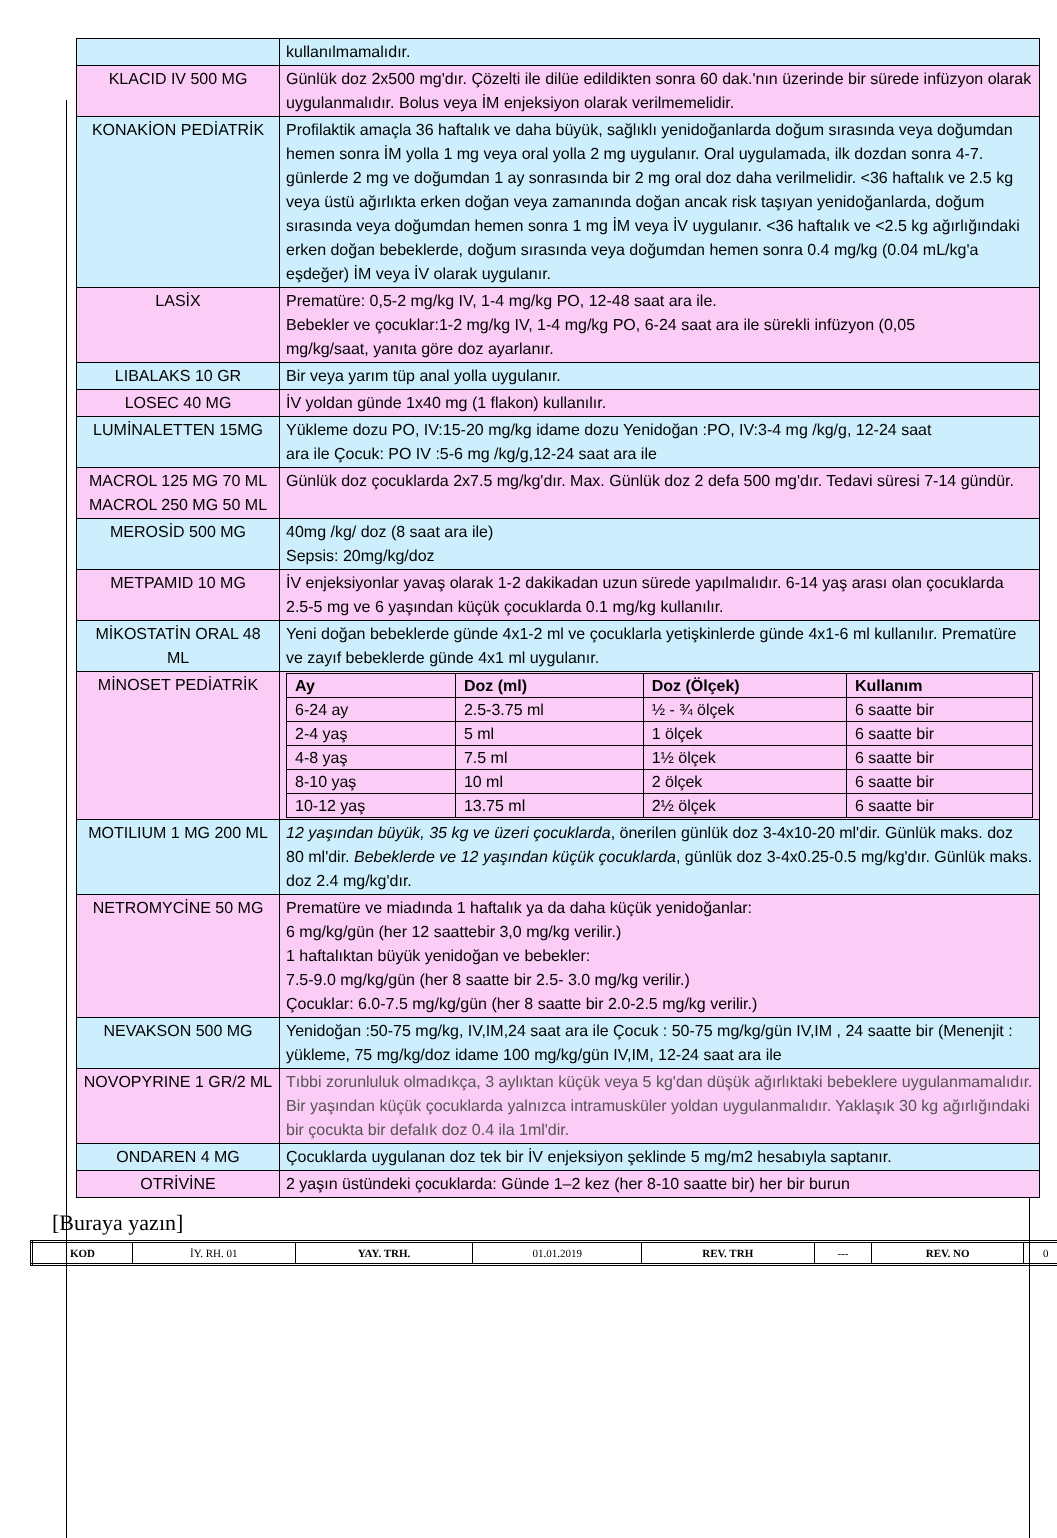| | kullanılmamalıdır. |
| KLACID IV 500 MG | Günlük doz 2x500 mg'dır. Çözelti ile dilüe edildikten sonra 60 dak.'nın üzerinde bir sürede infüzyon olarak uygulanmalıdır. Bolus veya İM enjeksiyon olarak verilmemelidir. |
| KONAKİON PEDİATRİK | Profilaktik amaçla 36 haftalık ve daha büyük, sağlıklı yenidoğanlarda doğum sırasında veya doğumdan hemen sonra İM yolla 1 mg veya oral yolla 2 mg uygulanır. Oral uygulamada, ilk dozdan sonra 4-7. günlerde 2 mg ve doğumdan 1 ay sonrasında bir 2 mg oral doz daha verilmelidir. <36 haftalık ve 2.5 kg veya üstü ağırlıkta erken doğan veya zamanında doğan ancak risk taşıyan yenidoğanlarda, doğum sırasında veya doğumdan hemen sonra 1 mg İM veya İV uygulanır. <36 haftalık ve <2.5 kg ağırlığındaki erken doğan bebeklerde, doğum sırasında veya doğumdan hemen sonra 0.4 mg/kg (0.04 mL/kg'a eşdeğer) İM veya İV olarak uygulanır. |
| LASİX | Prematüre: 0,5-2 mg/kg IV, 1-4 mg/kg PO, 12-48 saat ara ile. Bebekler ve çocuklar:1-2 mg/kg IV, 1-4 mg/kg PO, 6-24 saat ara ile sürekli infüzyon (0,05 mg/kg/saat, yanıta göre doz ayarlanır. |
| LIBALAKS 10 GR | Bir veya yarım tüp anal yolla uygulanır. |
| LOSEC 40 MG | İV yoldan günde 1x40 mg (1 flakon) kullanılır. |
| LUMİNALETTEN 15MG | Yükleme dozu PO, IV:15-20 mg/kg idame dozu Yenidoğan :PO, IV:3-4 mg /kg/g, 12-24 saat ara ile Çocuk: PO IV :5-6 mg /kg/g,12-24 saat ara ile |
| MACROL 125 MG 70 ML MACROL 250 MG 50 ML | Günlük doz çocuklarda 2x7.5 mg/kg'dır. Max. Günlük doz 2 defa 500 mg'dır. Tedavi süresi 7-14 gündür. |
| MEROSİD 500 MG | 40mg /kg/ doz (8 saat ara ile) Sepsis: 20mg/kg/doz |
| METPAMID 10 MG | İV enjeksiyonlar yavaş olarak 1-2 dakikadan uzun sürede yapılmalıdır. 6-14 yaş arası olan çocuklarda 2.5-5 mg ve 6 yaşından küçük çocuklarda 0.1 mg/kg kullanılır. |
| MİKOSTATİN ORAL 48 ML | Yeni doğan bebeklerde günde 4x1-2 ml ve çocuklarla yetişkinlerde günde 4x1-6 ml kullanılır. Prematüre ve zayıf bebeklerde günde 4x1 ml uygulanır. |
| MİNOSET PEDİATRİK | / Ay / Doz (ml) / Doz (Ölçek) / Kullanım / / --- / --- / --- / --- / / 6-24 ay / 2.5-3.75 ml / ½ - ¾ ölçek / 6 saatte bir / / 2-4 yaş / 5 ml / 1 ölçek / 6 saatte bir / / 4-8 yaş / 7.5 ml / 1½ ölçek / 6 saatte bir / / 8-10 yaş / 10 ml / 2 ölçek / 6 saatte bir / / 10-12 yaş / 13.75 ml / 2½ ölçek / 6 saatte bir / |
| MOTILIUM 1 MG 200 ML | 12 yaşından büyük, 35 kg ve üzeri çocuklarda , önerilen günlük doz 3-4x10-20 ml'dir. Günlük maks. doz 80 ml'dir. Bebeklerde ve 12 yaşından küçük çocuklarda , günlük doz 3-4x0.25-0.5 mg/kg'dır. Günlük maks. doz 2.4 mg/kg'dır. |
| NETROMYCİNE 50 MG | Prematüre ve miadında 1 haftalık ya da daha küçük yenidoğanlar: 6 mg/kg/gün (her 12 saattebir 3,0 mg/kg verilir.) 1 haftalıktan büyük yenidoğan ve bebekler: 7.5-9.0 mg/kg/gün (her 8 saatte bir 2.5- 3.0 mg/kg verilir.) Çocuklar: 6.0-7.5 mg/kg/gün (her 8 saatte bir 2.0-2.5 mg/kg verilir.) |
| NEVAKSON 500 MG | Yenidoğan :50-75 mg/kg, IV,IM,24 saat ara ile Çocuk : 50-75 mg/kg/gün IV,IM , 24 saatte bir (Menenjit : yükleme, 75 mg/kg/doz idame 100 mg/kg/gün IV,IM, 12-24 saat ara ile |
| NOVOPYRINE 1 GR/2 ML | Tıbbi zorunluluk olmadıkça, 3 aylıktan küçük veya 5 kg'dan düşük ağırlıktaki bebeklere uygulanmamalıdır. Bir yaşından küçük çocuklarda yalnızca intramusküler yoldan uygulanmalıdır. Yaklaşık 30 kg ağırlığındaki bir çocukta bir defalık doz 0.4 ila 1ml'dir. |
| ONDAREN 4 MG | Çocuklarda uygulanan doz tek bir İV enjeksiyon şeklinde 5 mg/m2 hesabıyla saptanır. |
| OTRİVİNE | 2 yaşın üstündeki çocuklarda: Günde 1–2 kez (her 8-10 saatte bir) her bir burun |
[Buraya yazın]
| KOD | İY. RH. 01 | YAY. TRH. | 01.01.2019 | REV. TRH | --- | REV. NO | 0 |